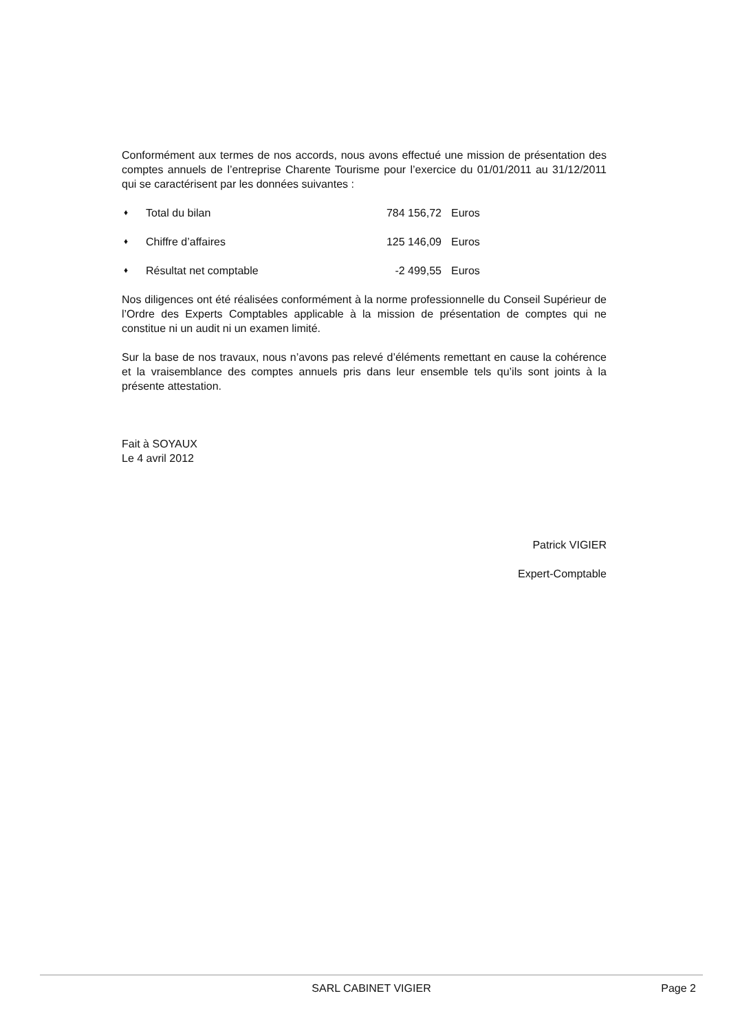Conformément aux termes de nos accords, nous avons effectué une mission de présentation des comptes annuels de l’entreprise Charente Tourisme pour l’exercice du 01/01/2011 au 31/12/2011 qui se caractérisent par les données suivantes :
♦ Total du bilan 784 156,72 Euros
♦ Chiffre d’affaires 125 146,09 Euros
♦ Résultat net comptable -2 499,55 Euros
Nos diligences ont été réalisées conformément à la norme professionnelle du Conseil Supérieur de l’Ordre des Experts Comptables applicable à la mission de présentation de comptes qui ne constitue ni un audit ni un examen limité.
Sur la base de nos travaux, nous n’avons pas relevé d’éléments remettant en cause la cohérence et la vraisemblance des comptes annuels pris dans leur ensemble tels qu’ils sont joints à la présente attestation.
Fait à SOYAUX
Le 4 avril 2012
Patrick VIGIER
Expert-Comptable
SARL CABINET VIGIER
Page 2